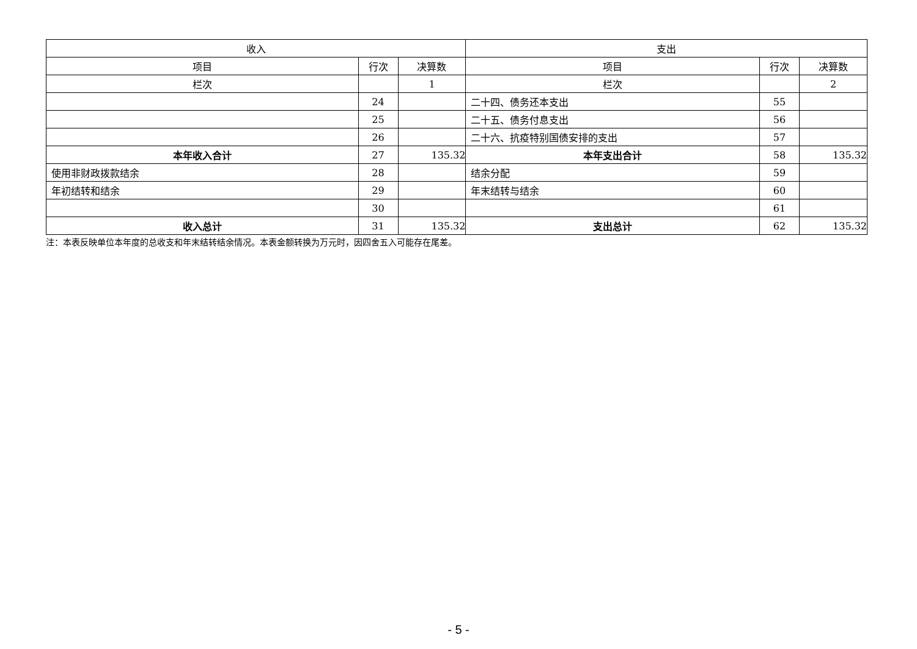| 收入 | | | 支出 | | |
| --- | --- | --- | --- | --- | --- |
| 项目 | 行次 | 决算数 | 项目 | 行次 | 决算数 |
| 栏次 | | 1 | 栏次 | | 2 |
| | 24 | | 二十四、债务还本支出 | 55 | |
| | 25 | | 二十五、债务付息支出 | 56 | |
| | 26 | | 二十六、抗疫特别国债安排的支出 | 57 | |
| 本年收入合计 | 27 | 135.32 | 本年支出合计 | 58 | 135.32 |
| 使用非财政拨款结余 | 28 | | 结余分配 | 59 | |
| 年初结转和结余 | 29 | | 年末结转与结余 | 60 | |
| | 30 | | | 61 | |
| 收入总计 | 31 | 135.32 | 支出总计 | 62 | 135.32 |
注：本表反映单位本年度的总收支和年末结转结余情况。本表金额转换为万元时，因四舍五入可能存在尾差。
- 5 -